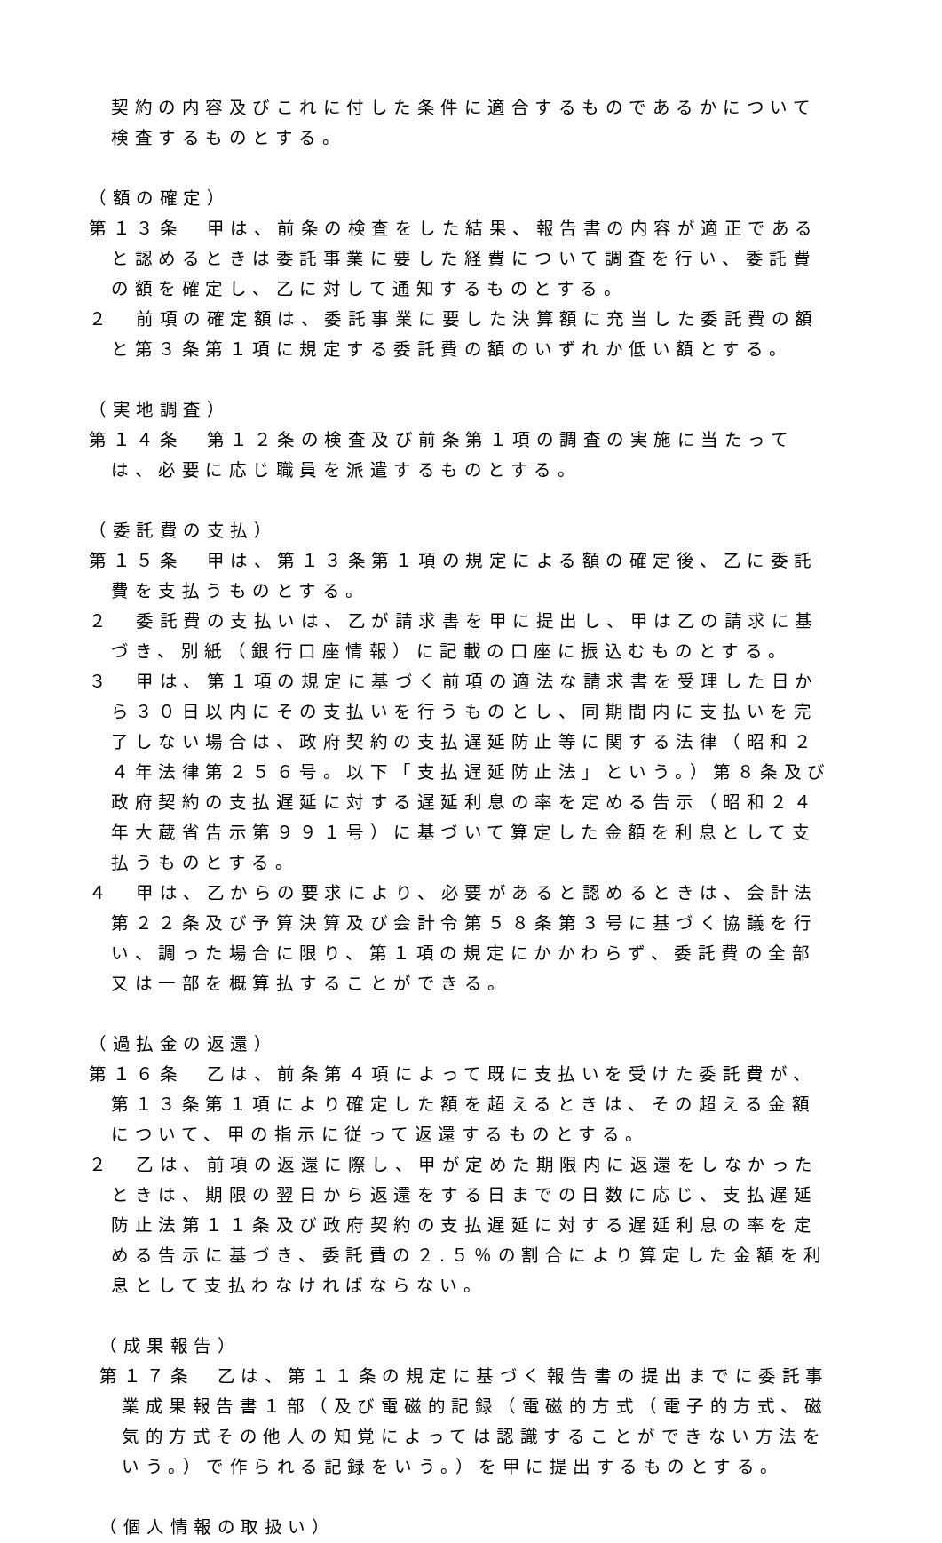契約の内容及びこれに付した条件に適合するものであるかについて検査するものとする。
（額の確定）
第１３条　甲は、前条の検査をした結果、報告書の内容が適正であると認めるときは委託事業に要した経費について調査を行い、委託費の額を確定し、乙に対して通知するものとする。
２　前項の確定額は、委託事業に要した決算額に充当した委託費の額と第３条第１項に規定する委託費の額のいずれか低い額とする。
（実地調査）
第１４条　第１２条の検査及び前条第１項の調査の実施に当たっては、必要に応じ職員を派遣するものとする。
（委託費の支払）
第１５条　甲は、第１３条第１項の規定による額の確定後、乙に委託費を支払うものとする。
２　委託費の支払いは、乙が請求書を甲に提出し、甲は乙の請求に基づき、別紙（銀行口座情報）に記載の口座に振込むものとする。
３　甲は、第１項の規定に基づく前項の適法な請求書を受理した日から３０日以内にその支払いを行うものとし、同期間内に支払いを完了しない場合は、政府契約の支払遅延防止等に関する法律（昭和２４年法律第２５６号。以下「支払遅延防止法」という。）第８条及び政府契約の支払遅延に対する遅延利息の率を定める告示（昭和２４年大蔵省告示第９９１号）に基づいて算定した金額を利息として支払うものとする。
４　甲は、乙からの要求により、必要があると認めるときは、会計法第２２条及び予算決算及び会計令第５８条第３号に基づく協議を行い、調った場合に限り、第１項の規定にかかわらず、委託費の全部又は一部を概算払することができる。
（過払金の返還）
第１６条　乙は、前条第４項によって既に支払いを受けた委託費が、第１３条第１項により確定した額を超えるときは、その超える金額について、甲の指示に従って返還するものとする。
２　乙は、前項の返還に際し、甲が定めた期限内に返還をしなかったときは、期限の翌日から返還をする日までの日数に応じ、支払遅延防止法第１１条及び政府契約の支払遅延に対する遅延利息の率を定める告示に基づき、委託費の２.５％の割合により算定した金額を利息として支払わなければならない。
（成果報告）
第１７条　乙は、第１１条の規定に基づく報告書の提出までに委託事業成果報告書１部（及び電磁的記録（電磁的方式（電子的方式、磁気的方式その他人の知覚によっては認識することができない方法をいう。）で作られる記録をいう。）を甲に提出するものとする。
（個人情報の取扱い）